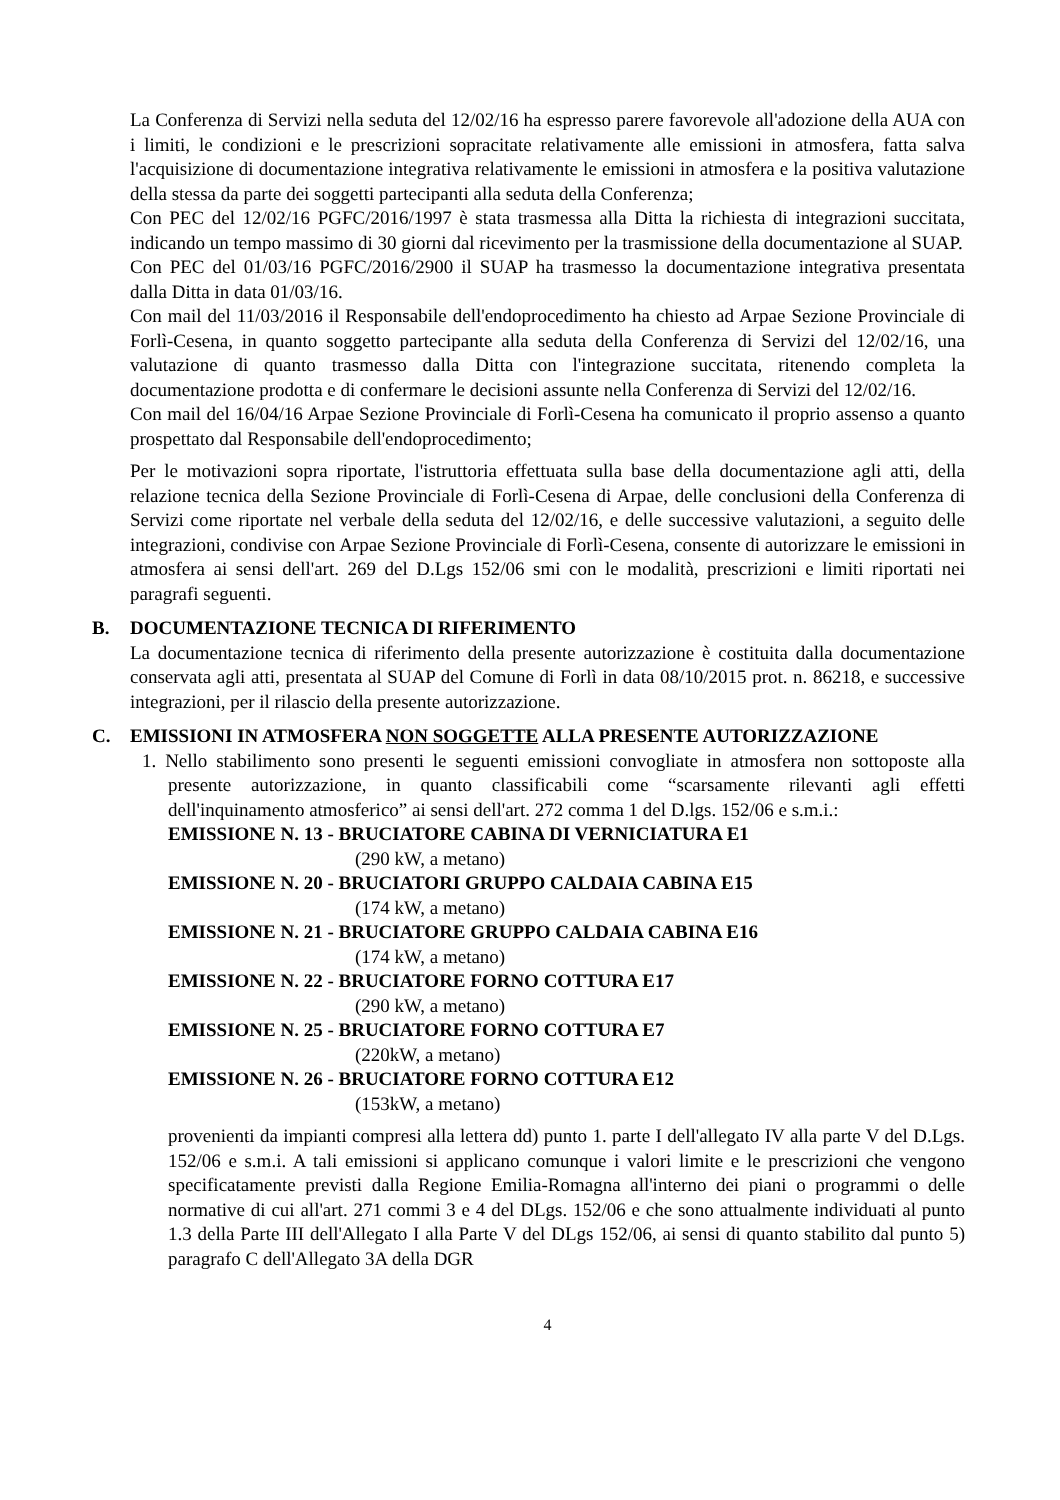La Conferenza di Servizi nella seduta del 12/02/16 ha espresso parere favorevole all'adozione della AUA con i limiti, le condizioni e le prescrizioni sopracitate relativamente alle emissioni in atmosfera, fatta salva l'acquisizione di documentazione integrativa relativamente le emissioni in atmosfera e la positiva valutazione della stessa da parte dei soggetti partecipanti alla seduta della Conferenza;
Con PEC del 12/02/16 PGFC/2016/1997 è stata trasmessa alla Ditta la richiesta di integrazioni succitata, indicando un tempo massimo di 30 giorni dal ricevimento per la trasmissione della documentazione al SUAP.
Con PEC del 01/03/16 PGFC/2016/2900 il SUAP ha trasmesso la documentazione integrativa presentata dalla Ditta in data 01/03/16.
Con mail del 11/03/2016 il Responsabile dell'endoprocedimento ha chiesto ad Arpae Sezione Provinciale di Forlì-Cesena, in quanto soggetto partecipante alla seduta della Conferenza di Servizi del 12/02/16, una valutazione di quanto trasmesso dalla Ditta con l'integrazione succitata, ritenendo completa la documentazione prodotta e di confermare le decisioni assunte nella Conferenza di Servizi del 12/02/16.
Con mail del 16/04/16 Arpae Sezione Provinciale di Forlì-Cesena ha comunicato il proprio assenso a quanto prospettato dal Responsabile dell'endoprocedimento;
Per le motivazioni sopra riportate, l'istruttoria effettuata sulla base della documentazione agli atti, della relazione tecnica della Sezione Provinciale di Forlì-Cesena di Arpae, delle conclusioni della Conferenza di Servizi come riportate nel verbale della seduta del 12/02/16, e delle successive valutazioni, a seguito delle integrazioni, condivise con Arpae Sezione Provinciale di Forlì-Cesena, consente di autorizzare le emissioni in atmosfera ai sensi dell'art. 269 del D.Lgs 152/06 smi con le modalità, prescrizioni e limiti riportati nei paragrafi seguenti.
B. DOCUMENTAZIONE TECNICA DI RIFERIMENTO
La documentazione tecnica di riferimento della presente autorizzazione è costituita dalla documentazione conservata agli atti, presentata al SUAP del Comune di Forlì in data 08/10/2015 prot. n. 86218, e successive integrazioni, per il rilascio della presente autorizzazione.
C. EMISSIONI IN ATMOSFERA NON SOGGETTE ALLA PRESENTE AUTORIZZAZIONE
1. Nello stabilimento sono presenti le seguenti emissioni convogliate in atmosfera non sottoposte alla presente autorizzazione, in quanto classificabili come “scarsamente rilevanti agli effetti dell'inquinamento atmosferico” ai sensi dell'art. 272 comma 1 del D.lgs. 152/06 e s.m.i.:
EMISSIONE N. 13 - BRUCIATORE CABINA DI VERNICIATURA E1
(290 kW, a metano)
EMISSIONE N. 20 - BRUCIATORI GRUPPO CALDAIA CABINA E15
(174 kW, a metano)
EMISSIONE N. 21 - BRUCIATORE GRUPPO CALDAIA CABINA E16
(174 kW, a metano)
EMISSIONE N. 22 - BRUCIATORE FORNO COTTURA E17
(290 kW, a metano)
EMISSIONE N. 25 - BRUCIATORE FORNO COTTURA E7
(220kW, a metano)
EMISSIONE N. 26 - BRUCIATORE FORNO COTTURA E12
(153kW, a metano)
provenienti da impianti compresi alla lettera dd) punto 1. parte I dell'allegato IV alla parte V del D.Lgs. 152/06 e s.m.i. A tali emissioni si applicano comunque i valori limite e le prescrizioni che vengono specificatamente previsti dalla Regione Emilia-Romagna all'interno dei piani o programmi o delle normative di cui all'art. 271 commi 3 e 4 del DLgs. 152/06 e che sono attualmente individuati al punto 1.3 della Parte III dell'Allegato I alla Parte V del DLgs 152/06, ai sensi di quanto stabilito dal punto 5) paragrafo C dell'Allegato 3A della DGR
4